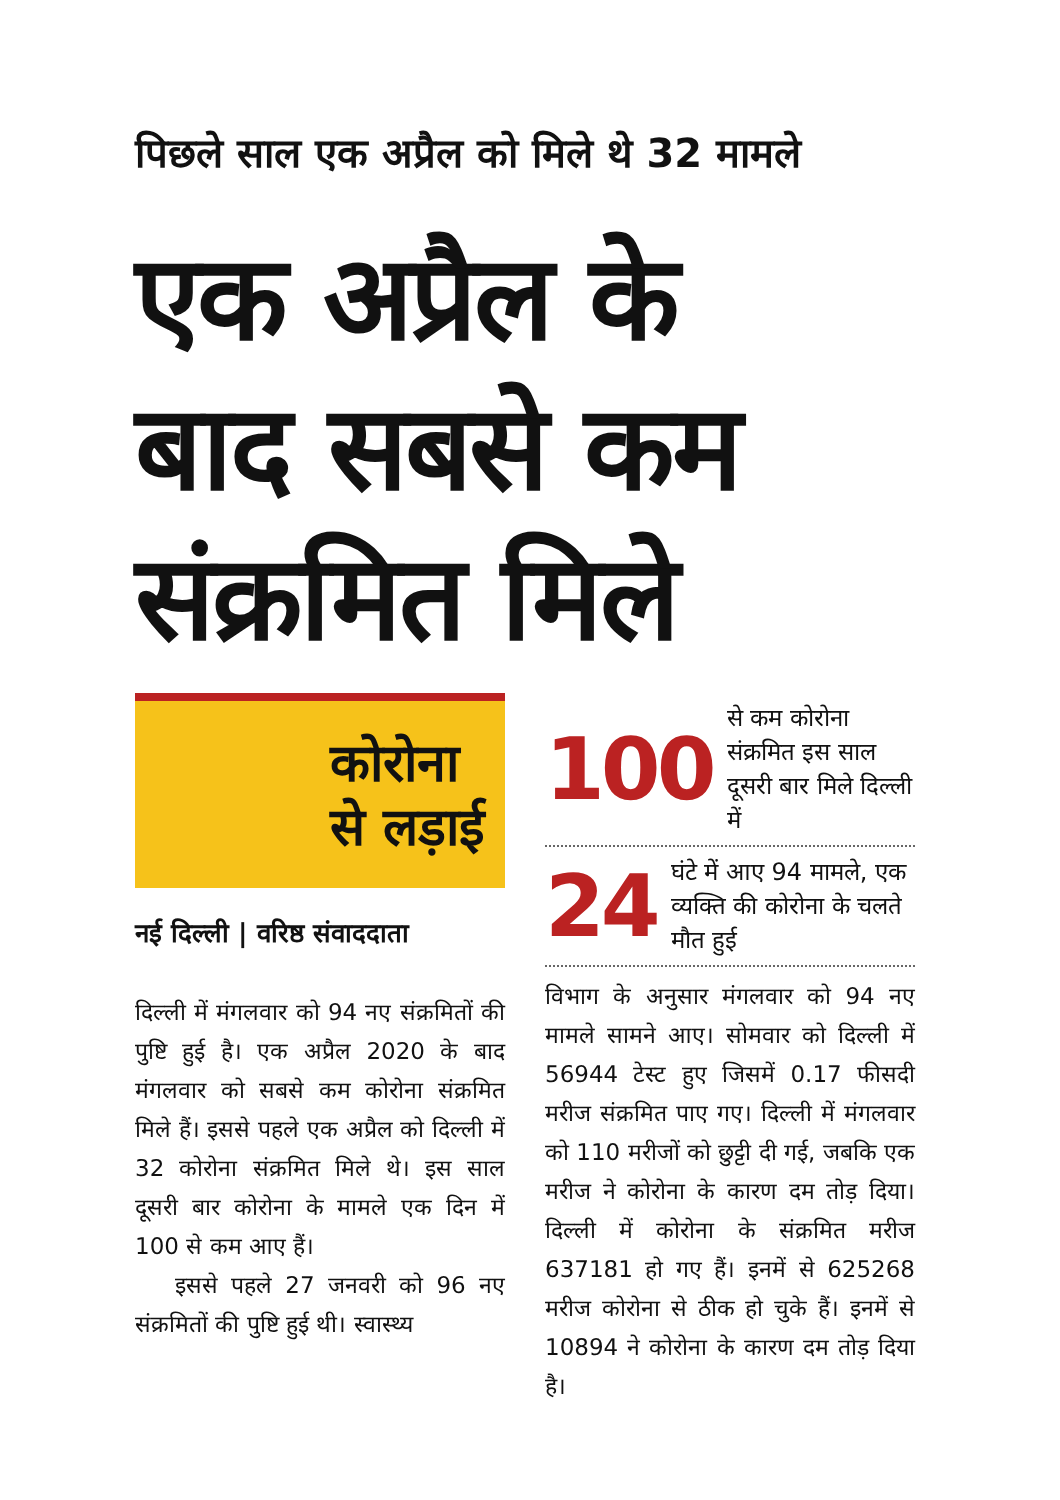पिछले साल एक अप्रैल को मिले थे 32 मामले
एक अप्रैल के
बाद सबसे कम
संक्रमित मिले
कोरोना
से लड़ाई
नई दिल्ली | वरिष्ठ संवाददाता
दिल्ली में मंगलवार को 94 नए संक्रमितों की पुष्टि हुई है। एक अप्रैल 2020 के बाद मंगलवार को सबसे कम कोरोना संक्रमित मिले हैं। इससे पहले एक अप्रैल को दिल्ली में 32 कोरोना संक्रमित मिले थे। इस साल दूसरी बार कोरोना के मामले एक दिन में 100 से कम आए हैं।
इससे पहले 27 जनवरी को 96 नए संक्रमितों की पुष्टि हुई थी। स्वास्थ्य
100 से कम कोरोना संक्रमित इस साल दूसरी बार मिले दिल्ली में
24 घंटे में आए 94 मामले, एक व्यक्ति की कोरोना के चलते मौत हुई
विभाग के अनुसार मंगलवार को 94 नए मामले सामने आए। सोमवार को दिल्ली में 56944 टेस्ट हुए जिसमें 0.17 फीसदी मरीज संक्रमित पाए गए। दिल्ली में मंगलवार को 110 मरीजों को छुट्टी दी गई, जबकि एक मरीज ने कोरोना के कारण दम तोड़ दिया। दिल्ली में कोरोना के संक्रमित मरीज 637181 हो गए हैं। इनमें से 625268 मरीज कोरोना से ठीक हो चुके हैं। इनमें से 10894 ने कोरोना के कारण दम तोड़ दिया है।